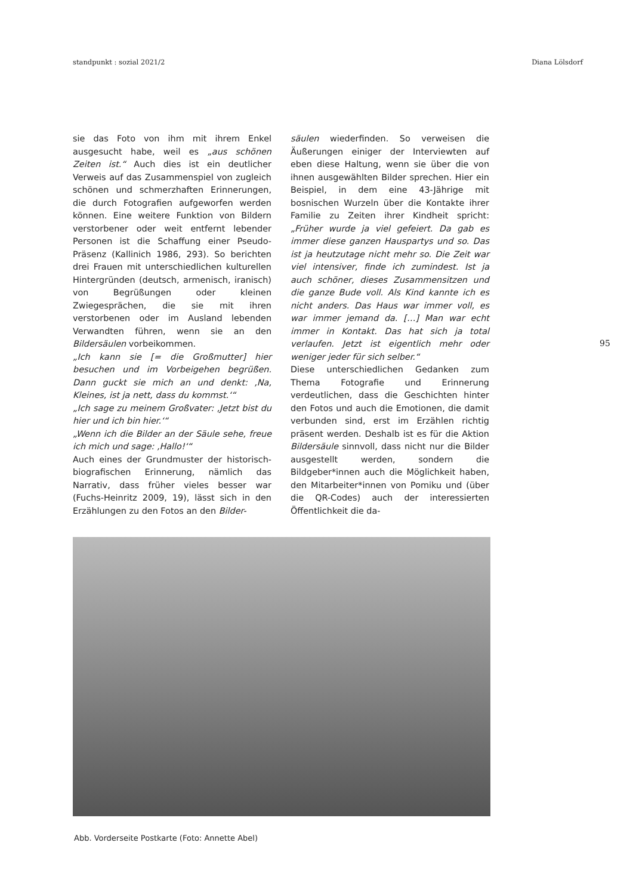standpunkt : sozial 2021/2 Diana Lölsdorf
sie das Foto von ihm mit ihrem Enkel ausgesucht habe, weil es „aus schönen Zeiten ist.“ Auch dies ist ein deutlicher Verweis auf das Zusammenspiel von zugleich schönen und schmerzhaften Erinnerungen, die durch Fotografien aufgeworfen werden können. Eine weitere Funktion von Bildern verstorbener oder weit entfernt lebender Personen ist die Schaffung einer Pseudo-Präsenz (Kallinich 1986, 293). So berichten drei Frauen mit unterschiedlichen kulturellen Hintergründen (deutsch, armenisch, iranisch) von Begrüßungen oder kleinen Zwiegesprächen, die sie mit ihren verstorbenen oder im Ausland lebenden Verwandten führen, wenn sie an den Bildersäulen vorbeikommen.
„Ich kann sie [= die Großmutter] hier besuchen und im Vorbeigehen begrüßen. Dann guckt sie mich an und denkt: ‚Na, Kleines, ist ja nett, dass du kommst.‘“
„Ich sage zu meinem Großvater: ‚Jetzt bist du hier und ich bin hier.‘“
„Wenn ich die Bilder an der Säule sehe, freue ich mich und sage: ‚Hallo!‘“
Auch eines der Grundmuster der historisch-biografischen Erinnerung, nämlich das Narrativ, dass früher vieles besser war (Fuchs-Heinritz 2009, 19), lässt sich in den Erzählungen zu den Fotos an den Bilder-
säulen wiederfinden. So verweisen die Äußerungen einiger der Interviewten auf eben diese Haltung, wenn sie über die von ihnen ausgewählten Bilder sprechen. Hier ein Beispiel, in dem eine 43-Jährige mit bosnischen Wurzeln über die Kontakte ihrer Familie zu Zeiten ihrer Kindheit spricht: „Früher wurde ja viel gefeiert. Da gab es immer diese ganzen Hauspartys und so. Das ist ja heutzutage nicht mehr so. Die Zeit war viel intensiver, finde ich zumindest. Ist ja auch schöner, dieses Zusammensitzen und die ganze Bude voll. Als Kind kannte ich es nicht anders. Das Haus war immer voll, es war immer jemand da. […] Man war echt immer in Kontakt. Das hat sich ja total verlaufen. Jetzt ist eigentlich mehr oder weniger jeder für sich selber.“
Diese unterschiedlichen Gedanken zum Thema Fotografie und Erinnerung verdeutlichen, dass die Geschichten hinter den Fotos und auch die Emotionen, die damit verbunden sind, erst im Erzählen richtig präsent werden. Deshalb ist es für die Aktion Bildersäule sinnvoll, dass nicht nur die Bilder ausgestellt werden, sondern die Bildgeber*innen auch die Möglichkeit haben, den Mitarbeiter*innen von Pomiku und (über die QR-Codes) auch der interessierten Öffentlichkeit die da-
95
Abb. Vorderseite Postkarte (Foto: Annette Abel)